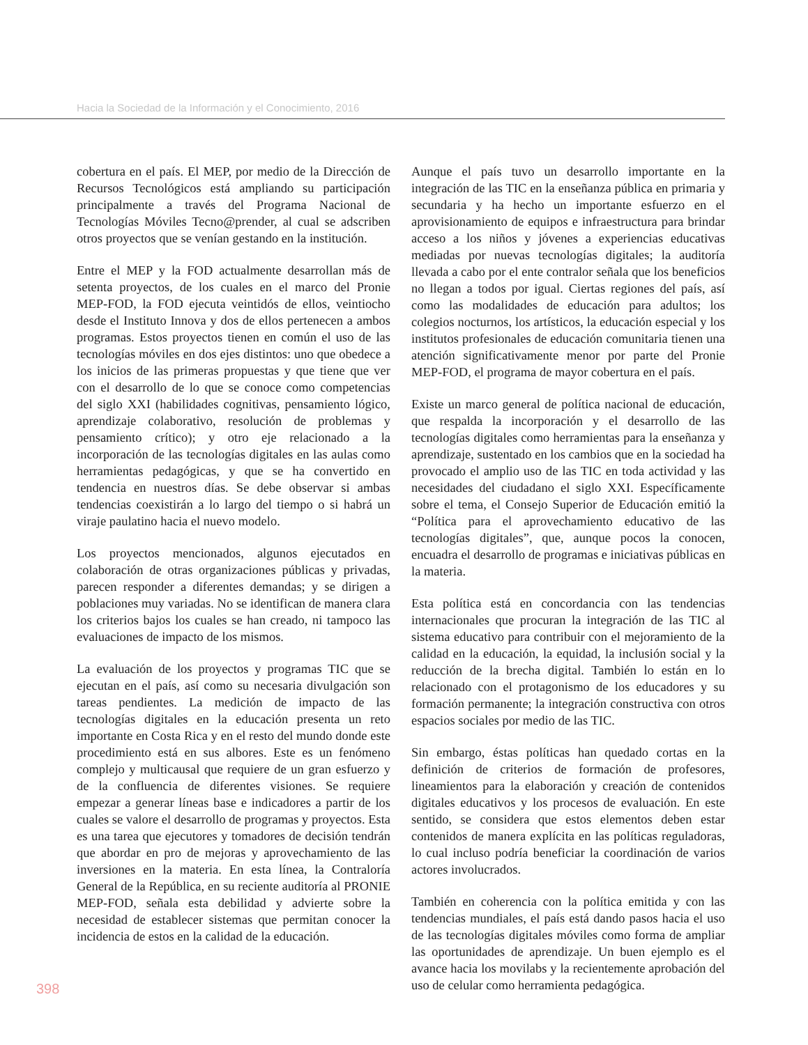Hacia la Sociedad de la Información y el Conocimiento, 2016
cobertura en el país. El MEP, por medio de la Dirección de Recursos Tecnológicos está ampliando su participación principalmente a través del Programa Nacional de Tecnologías Móviles Tecno@prender, al cual se adscriben otros proyectos que se venían gestando en la institución.
Entre el MEP y la FOD actualmente desarrollan más de setenta proyectos, de los cuales en el marco del Pronie MEP-FOD, la FOD ejecuta veintidós de ellos, veintiocho desde el Instituto Innova y dos de ellos pertenecen a ambos programas. Estos proyectos tienen en común el uso de las tecnologías móviles en dos ejes distintos: uno que obedece a los inicios de las primeras propuestas y que tiene que ver con el desarrollo de lo que se conoce como competencias del siglo XXI (habilidades cognitivas, pensamiento lógico, aprendizaje colaborativo, resolución de problemas y pensamiento crítico); y otro eje relacionado a la incorporación de las tecnologías digitales en las aulas como herramientas pedagógicas, y que se ha convertido en tendencia en nuestros días. Se debe observar si ambas tendencias coexistirán a lo largo del tiempo o si habrá un viraje paulatino hacia el nuevo modelo.
Los proyectos mencionados, algunos ejecutados en colaboración de otras organizaciones públicas y privadas, parecen responder a diferentes demandas; y se dirigen a poblaciones muy variadas. No se identifican de manera clara los criterios bajos los cuales se han creado, ni tampoco las evaluaciones de impacto de los mismos.
La evaluación de los proyectos y programas TIC que se ejecutan en el país, así como su necesaria divulgación son tareas pendientes. La medición de impacto de las tecnologías digitales en la educación presenta un reto importante en Costa Rica y en el resto del mundo donde este procedimiento está en sus albores. Este es un fenómeno complejo y multicausal que requiere de un gran esfuerzo y de la confluencia de diferentes visiones. Se requiere empezar a generar líneas base e indicadores a partir de los cuales se valore el desarrollo de programas y proyectos. Esta es una tarea que ejecutores y tomadores de decisión tendrán que abordar en pro de mejoras y aprovechamiento de las inversiones en la materia. En esta línea, la Contraloría General de la República, en su reciente auditoría al PRONIE MEP-FOD, señala esta debilidad y advierte sobre la necesidad de establecer sistemas que permitan conocer la incidencia de estos en la calidad de la educación.
Aunque el país tuvo un desarrollo importante en la integración de las TIC en la enseñanza pública en primaria y secundaria y ha hecho un importante esfuerzo en el aprovisionamiento de equipos e infraestructura para brindar acceso a los niños y jóvenes a experiencias educativas mediadas por nuevas tecnologías digitales; la auditoría llevada a cabo por el ente contralor señala que los beneficios no llegan a todos por igual. Ciertas regiones del país, así como las modalidades de educación para adultos; los colegios nocturnos, los artísticos, la educación especial y los institutos profesionales de educación comunitaria tienen una atención significativamente menor por parte del Pronie MEP-FOD, el programa de mayor cobertura en el país.
Existe un marco general de política nacional de educación, que respalda la incorporación y el desarrollo de las tecnologías digitales como herramientas para la enseñanza y aprendizaje, sustentado en los cambios que en la sociedad ha provocado el amplio uso de las TIC en toda actividad y las necesidades del ciudadano el siglo XXI. Específicamente sobre el tema, el Consejo Superior de Educación emitió la “Política para el aprovechamiento educativo de las tecnologías digitales”, que, aunque pocos la conocen, encuadra el desarrollo de programas e iniciativas públicas en la materia.
Esta política está en concordancia con las tendencias internacionales que procuran la integración de las TIC al sistema educativo para contribuir con el mejoramiento de la calidad en la educación, la equidad, la inclusión social y la reducción de la brecha digital. También lo están en lo relacionado con el protagonismo de los educadores y su formación permanente; la integración constructiva con otros espacios sociales por medio de las TIC.
Sin embargo, éstas políticas han quedado cortas en la definición de criterios de formación de profesores, lineamientos para la elaboración y creación de contenidos digitales educativos y los procesos de evaluación. En este sentido, se considera que estos elementos deben estar contenidos de manera explícita en las políticas reguladoras, lo cual incluso podría beneficiar la coordinación de varios actores involucrados.
También en coherencia con la política emitida y con las tendencias mundiales, el país está dando pasos hacia el uso de las tecnologías digitales móviles como forma de ampliar las oportunidades de aprendizaje. Un buen ejemplo es el avance hacia los movilabs y la recientemente aprobación del uso de celular como herramienta pedagógica.
398